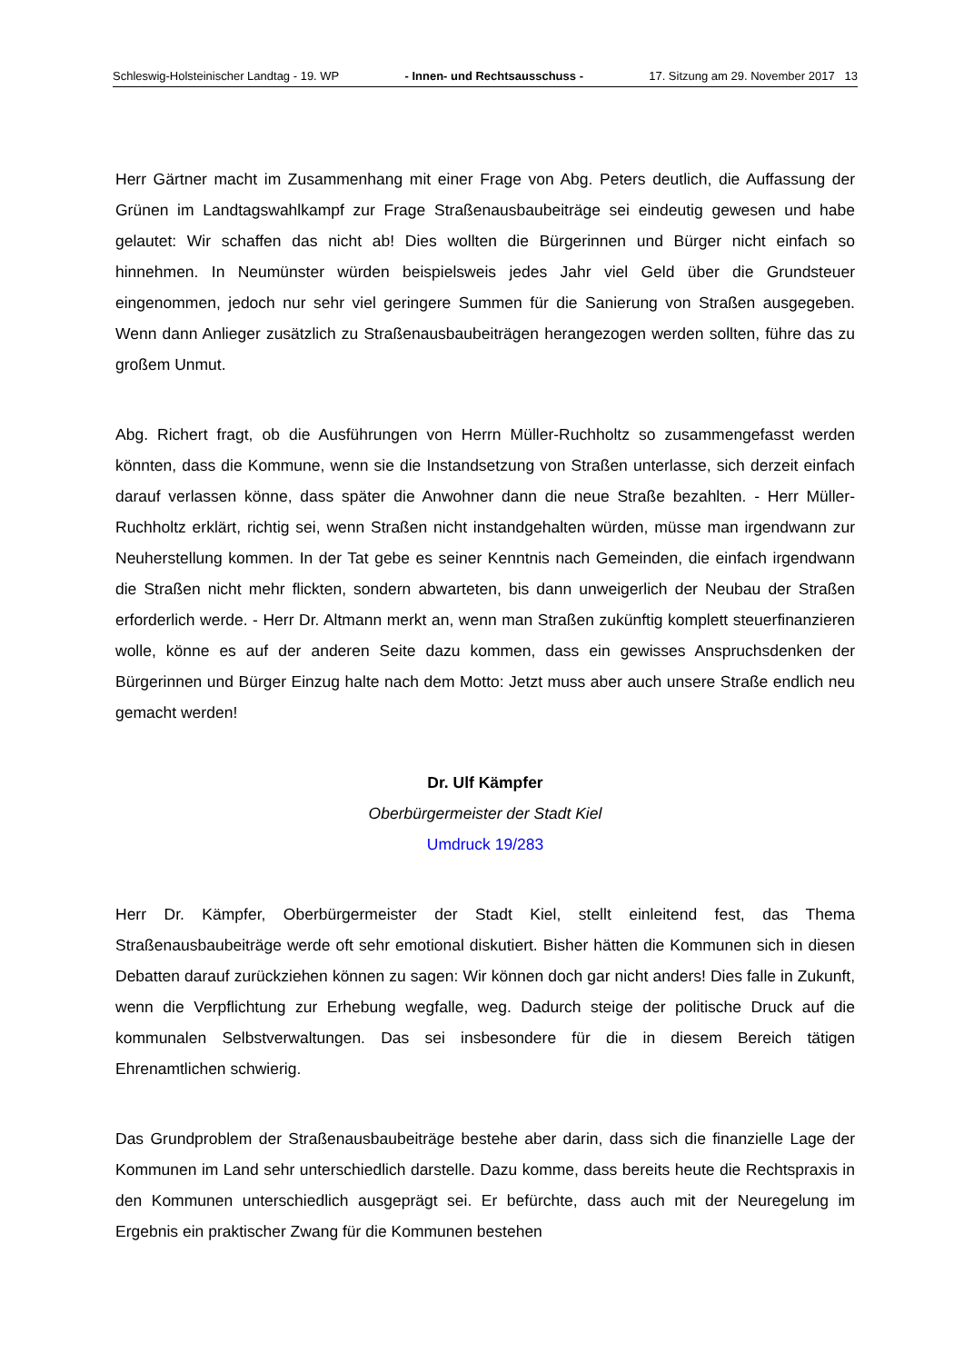Schleswig-Holsteinischer Landtag - 19. WP - Innen- und Rechtsausschuss - 17. Sitzung am 29. November 2017 13
Herr Gärtner macht im Zusammenhang mit einer Frage von Abg. Peters deutlich, die Auffassung der Grünen im Landtagswahlkampf zur Frage Straßenausbaubeiträge sei eindeutig gewesen und habe gelautet: Wir schaffen das nicht ab! Dies wollten die Bürgerinnen und Bürger nicht einfach so hinnehmen. In Neumünster würden beispielsweis jedes Jahr viel Geld über die Grundsteuer eingenommen, jedoch nur sehr viel geringere Summen für die Sanierung von Straßen ausgegeben. Wenn dann Anlieger zusätzlich zu Straßenausbaubeiträgen herangezogen werden sollten, führe das zu großem Unmut.
Abg. Richert fragt, ob die Ausführungen von Herrn Müller-Ruchholtz so zusammengefasst werden könnten, dass die Kommune, wenn sie die Instandsetzung von Straßen unterlasse, sich derzeit einfach darauf verlassen könne, dass später die Anwohner dann die neue Straße bezahlten. - Herr Müller-Ruchholtz erklärt, richtig sei, wenn Straßen nicht instandgehalten würden, müsse man irgendwann zur Neuherstellung kommen. In der Tat gebe es seiner Kenntnis nach Gemeinden, die einfach irgendwann die Straßen nicht mehr flickten, sondern abwarteten, bis dann unweigerlich der Neubau der Straßen erforderlich werde. - Herr Dr. Altmann merkt an, wenn man Straßen zukünftig komplett steuerfinanzieren wolle, könne es auf der anderen Seite dazu kommen, dass ein gewisses Anspruchsdenken der Bürgerinnen und Bürger Einzug halte nach dem Motto: Jetzt muss aber auch unsere Straße endlich neu gemacht werden!
Dr. Ulf Kämpfer
Oberbürgermeister der Stadt Kiel
Umdruck 19/283
Herr Dr. Kämpfer, Oberbürgermeister der Stadt Kiel, stellt einleitend fest, das Thema Straßenausbaubeiträge werde oft sehr emotional diskutiert. Bisher hätten die Kommunen sich in diesen Debatten darauf zurückziehen können zu sagen: Wir können doch gar nicht anders! Dies falle in Zukunft, wenn die Verpflichtung zur Erhebung wegfalle, weg. Dadurch steige der politische Druck auf die kommunalen Selbstverwaltungen. Das sei insbesondere für die in diesem Bereich tätigen Ehrenamtlichen schwierig.
Das Grundproblem der Straßenausbaubeiträge bestehe aber darin, dass sich die finanzielle Lage der Kommunen im Land sehr unterschiedlich darstelle. Dazu komme, dass bereits heute die Rechtspraxis in den Kommunen unterschiedlich ausgeprägt sei. Er befürchte, dass auch mit der Neuregelung im Ergebnis ein praktischer Zwang für die Kommunen bestehen